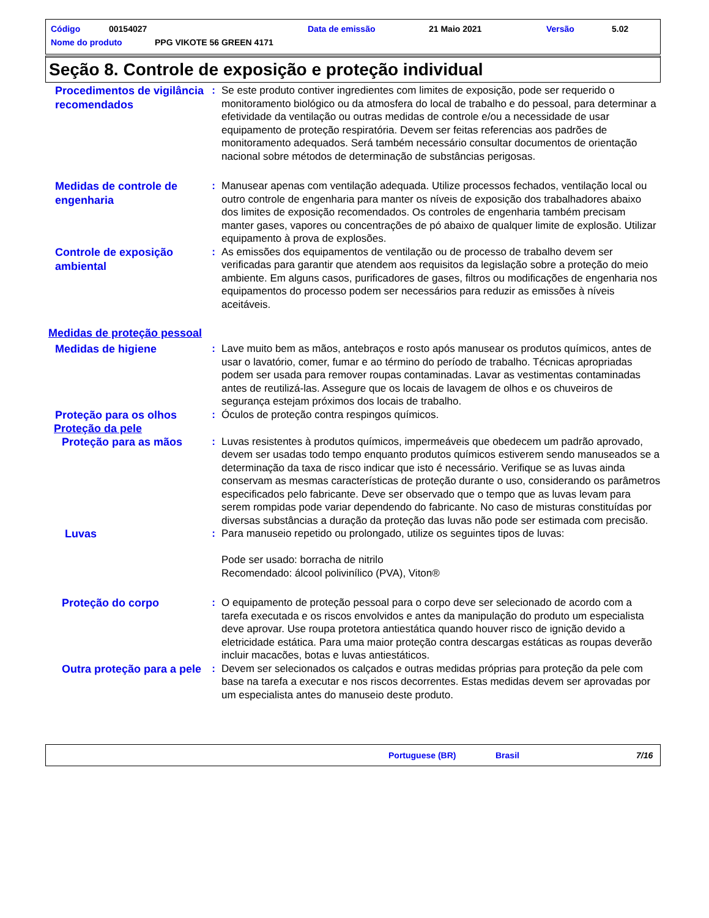Código 00154027 Data de emissão 21 Maio 2021 Versão 5.02
Nome do produto PPG VIKOTE 56 GREEN 4171
Seção 8. Controle de exposição e proteção individual
Procedimentos de vigilância recomendados
: Se este produto contiver ingredientes com limites de exposição, pode ser requerido o monitoramento biológico ou da atmosfera do local de trabalho e do pessoal, para determinar a efetividade da ventilação ou outras medidas de controle e/ou a necessidade de usar equipamento de proteção respiratória. Devem ser feitas referencias aos padrões de monitoramento adequados. Será também necessário consultar documentos de orientação nacional sobre métodos de determinação de substâncias perigosas.
Medidas de controle de engenharia
: Manusear apenas com ventilação adequada. Utilize processos fechados, ventilação local ou outro controle de engenharia para manter os níveis de exposição dos trabalhadores abaixo dos limites de exposição recomendados. Os controles de engenharia também precisam manter gases, vapores ou concentrações de pó abaixo de qualquer limite de explosão. Utilizar equipamento à prova de explosões.
Controle de exposição ambiental
: As emissões dos equipamentos de ventilação ou de processo de trabalho devem ser verificadas para garantir que atendem aos requisitos da legislação sobre a proteção do meio ambiente. Em alguns casos, purificadores de gases, filtros ou modificações de engenharia nos equipamentos do processo podem ser necessários para reduzir as emissões à níveis aceitáveis.
Medidas de proteção pessoal
Medidas de higiene
: Lave muito bem as mãos, antebraços e rosto após manusear os produtos químicos, antes de usar o lavatório, comer, fumar e ao término do período de trabalho. Técnicas apropriadas podem ser usada para remover roupas contaminadas. Lavar as vestimentas contaminadas antes de reutilizá-las. Assegure que os locais de lavagem de olhos e os chuveiros de segurança estejam próximos dos locais de trabalho.
Proteção para os olhos
: Óculos de proteção contra respingos químicos.
Proteção da pele
Proteção para as mãos
: Luvas resistentes à produtos químicos, impermeáveis que obedecem um padrão aprovado, devem ser usadas todo tempo enquanto produtos químicos estiverem sendo manuseados se a determinação da taxa de risco indicar que isto é necessário. Verifique se as luvas ainda conservam as mesmas características de proteção durante o uso, considerando os parâmetros especificados pelo fabricante. Deve ser observado que o tempo que as luvas levam para serem rompidas pode variar dependendo do fabricante. No caso de misturas constituídas por diversas substâncias a duração da proteção das luvas não pode ser estimada com precisão.
Luvas
: Para manuseio repetido ou prolongado, utilize os seguintes tipos de luvas:
Pode ser usado: borracha de nitrilo
Recomendado: álcool polivinílico (PVA), Viton®
Proteção do corpo
: O equipamento de proteção pessoal para o corpo deve ser selecionado de acordo com a tarefa executada e os riscos envolvidos e antes da manipulação do produto um especialista deve aprovar. Use roupa protetora antiestática quando houver risco de ignição devido a eletricidade estática. Para uma maior proteção contra descargas estáticas as roupas deverão incluir macacões, botas e luvas antiestáticos.
Outra proteção para a pele
: Devem ser selecionados os calçados e outras medidas próprias para proteção da pele com base na tarefa a executar e nos riscos decorrentes. Estas medidas devem ser aprovadas por um especialista antes do manuseio deste produto.
Portuguese (BR) Brasil 7/16